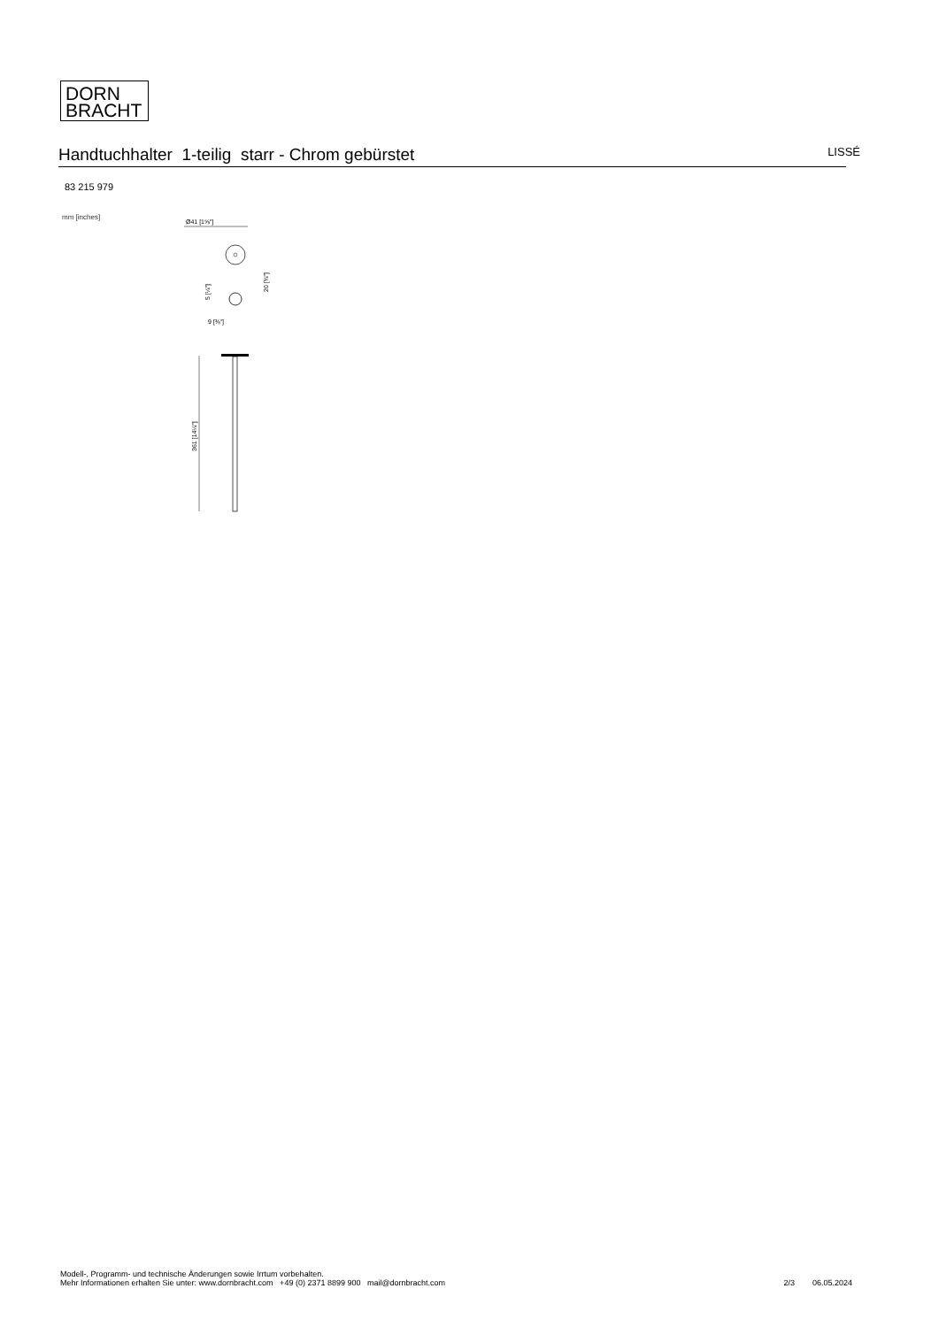DORN
BRACHT
Handtuchhalter 1-teilig starr - Chrom gebürstet
LISSÉ
83 215 979
mm [inches]
Ø41 [1⅝"]
5 [¼"]
20 [¾"]
9 [⅜"]
361 [14¼"]
Modell-, Programm- und technische Änderungen sowie Irrtum vorbehalten.
Mehr Informationen erhalten Sie unter: www.dornbracht.com +49 (0) 2371 8899 900 mail@dornbracht.com
2/3 06.05.2024